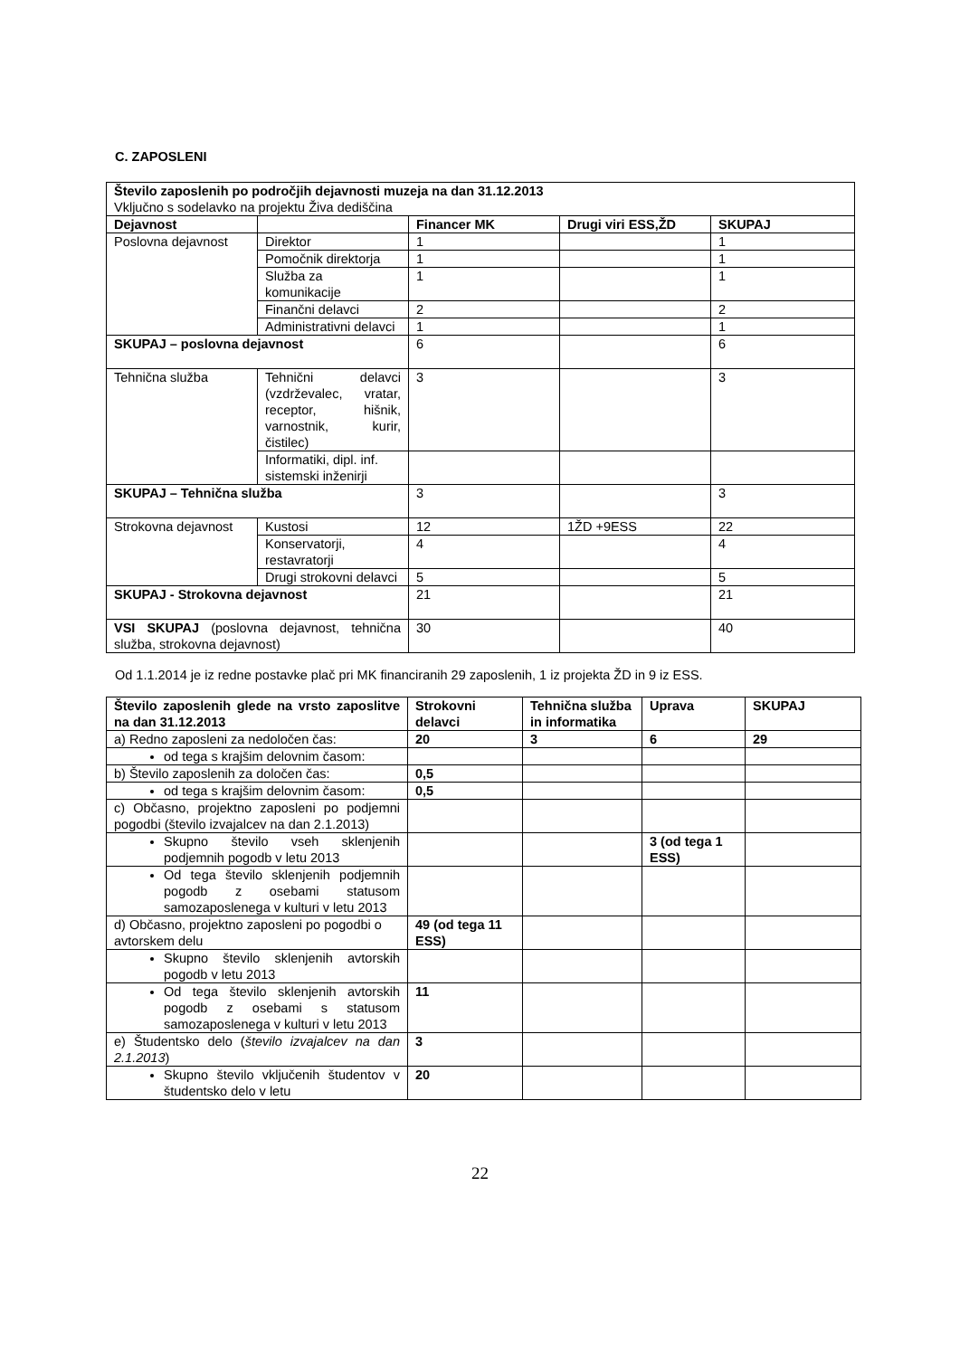C. ZAPOSLENI
| Število zaposlenih po področjih dejavnosti muzeja na dan 31.12.2013 Vključno s sodelavko na projektu Živa dediščina | | | | |
| Dejavnost | | Financer MK | Drugi viri ESS,ŽD | SKUPAJ |
| Poslovna dejavnost | Direktor | 1 | | 1 |
| | Pomočnik direktorja | 1 | | 1 |
| | Služba za komunikacije | 1 | | 1 |
| | Finančni delavci | 2 | | 2 |
| | Administrativni delavci | 1 | | 1 |
| SKUPAJ – poslovna dejavnost | | 6 | | 6 |
| Tehnična služba | Tehnični delavci (vzdrževalec, vratar, receptor, hišnik, varnostnik, kurir, čistilec) | 3 | | 3 |
| | Informatiki, dipl. inf. sistemski inženirji | | | |
| SKUPAJ – Tehnična služba | | 3 | | 3 |
| Strokovna dejavnost | Kustosi | 12 | 1ŽD +9ESS | 22 |
| | Konservatorji, restavratorji | 4 | | 4 |
| | Drugi strokovni delavci | 5 | | 5 |
| SKUPAJ - Strokovna dejavnost | | 21 | | 21 |
| VSI SKUPAJ (poslovna dejavnost, tehnična služba, strokovna dejavnost) | | 30 | | 40 |
Od 1.1.2014 je iz redne postavke plač pri MK financiranih 29 zaposlenih, 1 iz projekta ŽD in 9 iz ESS.
| Število zaposlenih glede na vrsto zaposlitve na dan 31.12.2013 | Strokovni delavci | Tehnična služba in informatika | Uprava | SKUPAJ |
| --- | --- | --- | --- | --- |
| a) Redno zaposleni za nedoločen čas: | 20 | 3 | 6 | 29 |
| od tega s krajšim delovnim časom: | | | | |
| b) Število zaposlenih za določen čas: | 0,5 | | | |
| od tega s krajšim delovnim časom: | 0,5 | | | |
| c) Občasno, projektno zaposleni po podjemni pogodbi (število izvajalcev na dan 2.1.2013) | | | | |
| Skupno število vseh sklenjenih podjemnih pogodb v letu 2013 | | | 3 (od tega 1 ESS) | |
| Od tega število sklenjenih podjemnih pogodb z osebami statusom samozaposlenega v kulturi v letu 2013 | | | | |
| d) Občasno, projektno zaposleni po pogodbi o avtorskem delu | 49 (od tega 11 ESS) | | | |
| Skupno število sklenjenih avtorskih pogodb v letu 2013 | | | | |
| Od tega število sklenjenih avtorskih pogodb z osebami s statusom samozaposlenega v kulturi v letu 2013 | 11 | | | |
| e) Študentsko delo ( število izvajalcev na dan 2.1.2013 ) | 3 | | | |
| Skupno število vključenih študentov v študentsko delo v letu | 20 | | | |
22